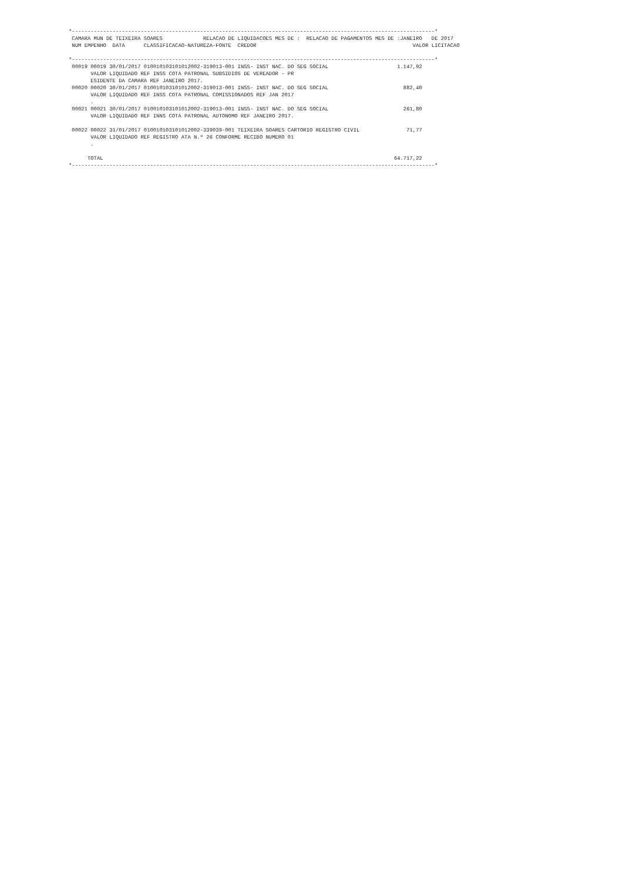*--------------------------------------------------------------------------------------------------------------------*
 CAMARA MUN DE TEIXEIRA SOARES             RELACAO DE LIQUIDACOES MES DE :  RELACAO DE PAGAMENTOS MES DE :JANEIRO   DE 2017
 NUM EMPENHO  DATA      CLASSIFICACAO-NATUREZA-FONTE  CREDOR                                                  VALOR LICITACAO

*--------------------------------------------------------------------------------------------------------------------*
 00019 00019 30/01/2017 010010103101012002-319013-001 INSS- INST NAC. DO SEG SOCIAL                      1.147,92
       VALOR LIQUIDADO REF INSS COTA PATRONAL SUBSIDIOS DE VEREADOR - PR
       ESIDENTE DA CAMARA REF JANEIRO 2017.
 00020 00020 30/01/2017 010010103101012002-319013-001 INSS- INST NAC. DO SEG SOCIAL                        882,40
       VALOR LIQUIDADO REF INSS COTA PATRONAL COMISSIONADOS REF JAN 2017
       .
 00021 00021 30/01/2017 010010103101012002-319013-001 INSS- INST NAC. DO SEG SOCIAL                        261,80
       VALOR LIQUIDADO REF INNS COTA PATRONAL AUTONOMO REF JANEIRO 2017.

 00022 00022 31/01/2017 010010103101012002-339039-001 TEIXEIRA SOARES CARTORIO REGISTRO CIVIL               71,77
       VALOR LIQUIDADO REF REGISTRO ATA N.º 26 CONFORME RECIBO NUMERO 01
       .

      TOTAL                                                                                             64.717,22
*--------------------------------------------------------------------------------------------------------------------*